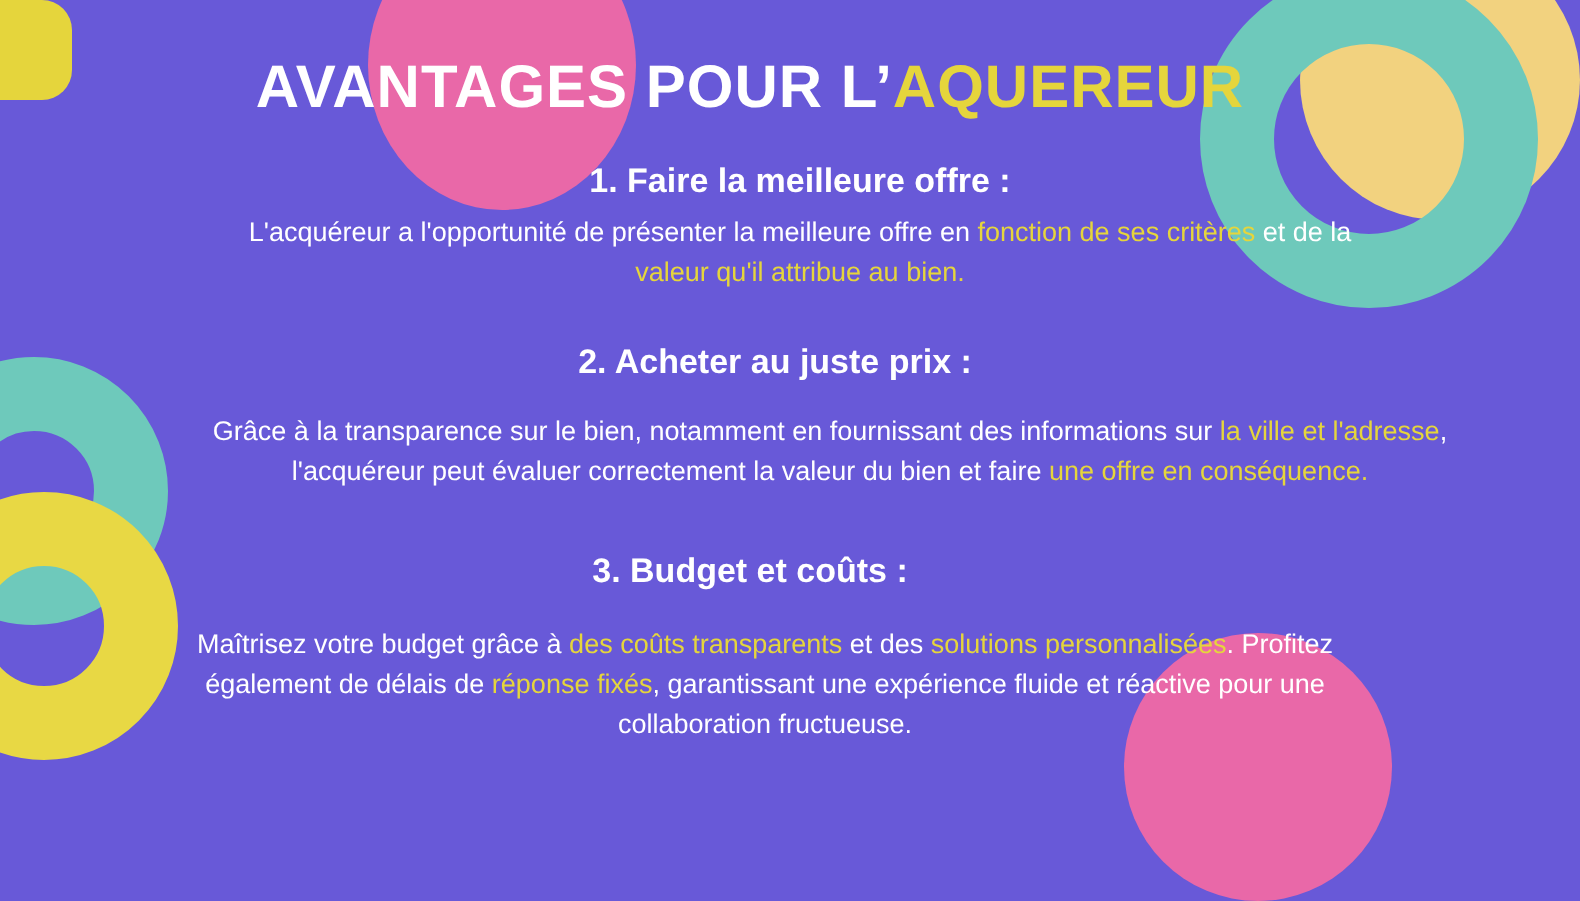AVANTAGES POUR L’AQUEREUR
1. Faire la meilleure offre :
L'acquéreur a l'opportunité de présenter la meilleure offre en fonction de ses critères et de la valeur qu'il attribue au bien.
2. Acheter au juste prix :
Grâce à la transparence sur le bien, notamment en fournissant des informations sur la ville et l'adresse, l'acquéreur peut évaluer correctement la valeur du bien et faire une offre en conséquence.
3. Budget et coûts :
Maîtrisez votre budget grâce à des coûts transparents et des solutions personnalisées. Profitez également de délais de réponse fixés, garantissant une expérience fluide et réactive pour une collaboration fructueuse.